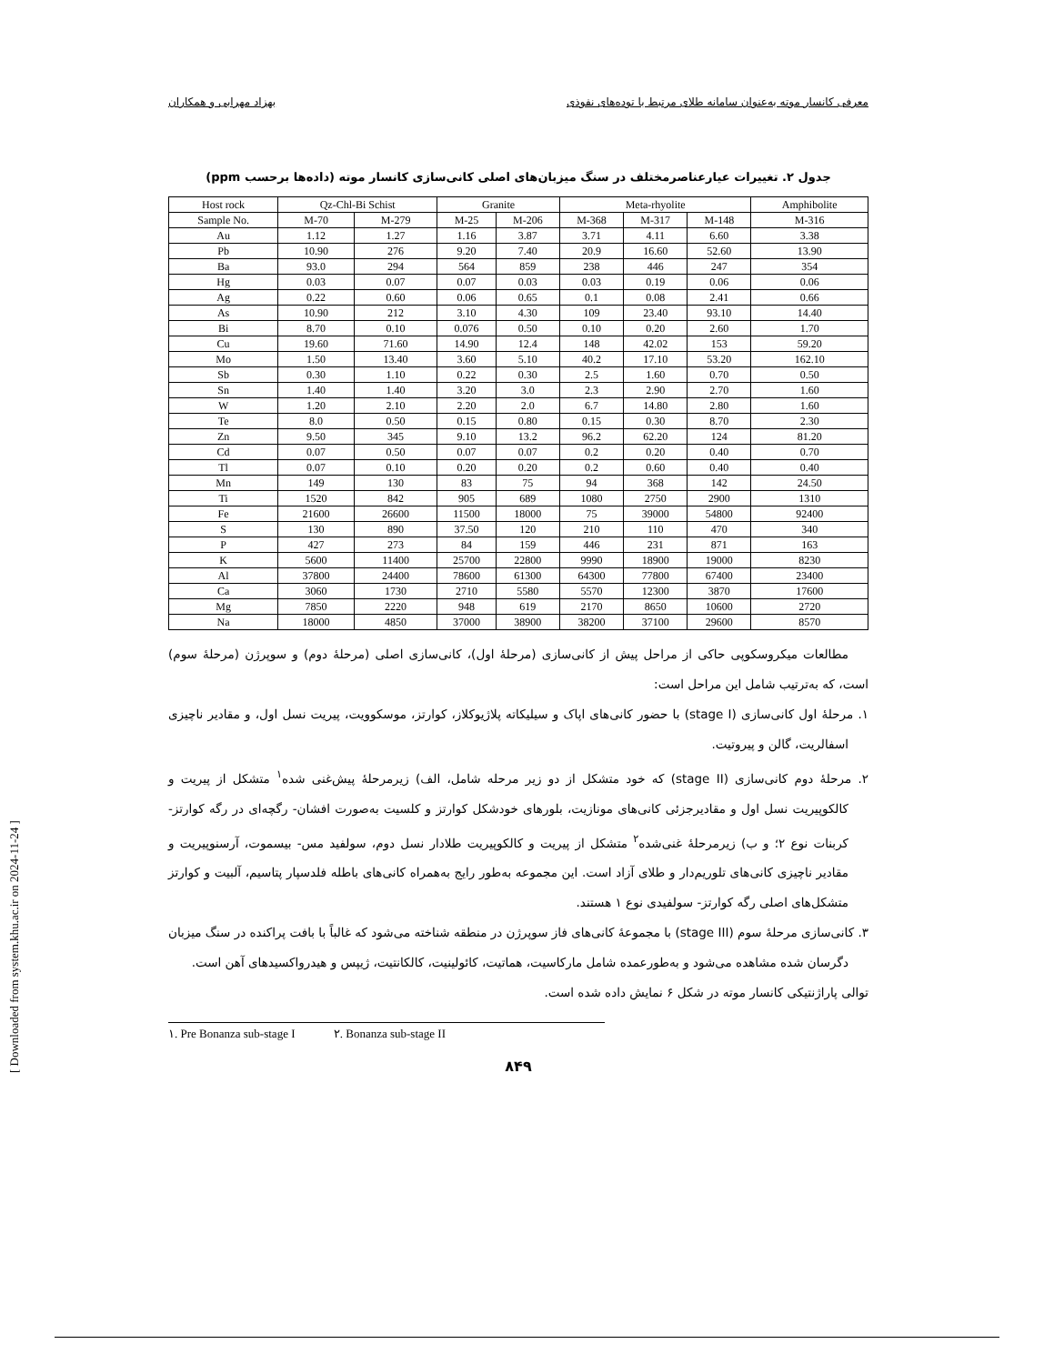معرفی کانسار موته به‌عنوان سامانه طلای مرتبط با توده‌های نفوذی بهزاد مهرابی و همکاران
جدول ۲. تغییرات عیارعناصرمختلف در سنگ میزبان‌های اصلی کانی‌سازی کانسار موته (داده‌ها برحسب ppm)
| Host rock | Qz-Chl-Bi Schist | | Granite | | Meta-rhyolite | | | Amphibolite |
| --- | --- | --- | --- | --- | --- | --- | --- | --- |
| Sample No. | M-70 | M-279 | M-25 | M-206 | M-368 | M-317 | M-148 | M-316 |
| Au | 1.12 | 1.27 | 1.16 | 3.87 | 3.71 | 4.11 | 6.60 | 3.38 |
| Pb | 10.90 | 276 | 9.20 | 7.40 | 20.9 | 16.60 | 52.60 | 13.90 |
| Ba | 93.0 | 294 | 564 | 859 | 238 | 446 | 247 | 354 |
| Hg | 0.03 | 0.07 | 0.07 | 0.03 | 0.03 | 0.19 | 0.06 | 0.06 |
| Ag | 0.22 | 0.60 | 0.06 | 0.65 | 0.1 | 0.08 | 2.41 | 0.66 |
| As | 10.90 | 212 | 3.10 | 4.30 | 109 | 23.40 | 93.10 | 14.40 |
| Bi | 8.70 | 0.10 | 0.076 | 0.50 | 0.10 | 0.20 | 2.60 | 1.70 |
| Cu | 19.60 | 71.60 | 14.90 | 12.4 | 148 | 42.02 | 153 | 59.20 |
| Mo | 1.50 | 13.40 | 3.60 | 5.10 | 40.2 | 17.10 | 53.20 | 162.10 |
| Sb | 0.30 | 1.10 | 0.22 | 0.30 | 2.5 | 1.60 | 0.70 | 0.50 |
| Sn | 1.40 | 1.40 | 3.20 | 3.0 | 2.3 | 2.90 | 2.70 | 1.60 |
| W | 1.20 | 2.10 | 2.20 | 2.0 | 6.7 | 14.80 | 2.80 | 1.60 |
| Te | 8.0 | 0.50 | 0.15 | 0.80 | 0.15 | 0.30 | 8.70 | 2.30 |
| Zn | 9.50 | 345 | 9.10 | 13.2 | 96.2 | 62.20 | 124 | 81.20 |
| Cd | 0.07 | 0.50 | 0.07 | 0.07 | 0.2 | 0.20 | 0.40 | 0.70 |
| Tl | 0.07 | 0.10 | 0.20 | 0.20 | 0.2 | 0.60 | 0.40 | 0.40 |
| Mn | 149 | 130 | 83 | 75 | 94 | 368 | 142 | 24.50 |
| Ti | 1520 | 842 | 905 | 689 | 1080 | 2750 | 2900 | 1310 |
| Fe | 21600 | 26600 | 11500 | 18000 | 75 | 39000 | 54800 | 92400 |
| S | 130 | 890 | 37.50 | 120 | 210 | 110 | 470 | 340 |
| P | 427 | 273 | 84 | 159 | 446 | 231 | 871 | 163 |
| K | 5600 | 11400 | 25700 | 22800 | 9990 | 18900 | 19000 | 8230 |
| Al | 37800 | 24400 | 78600 | 61300 | 64300 | 77800 | 67400 | 23400 |
| Ca | 3060 | 1730 | 2710 | 5580 | 5570 | 12300 | 3870 | 17600 |
| Mg | 7850 | 2220 | 948 | 619 | 2170 | 8650 | 10600 | 2720 |
| Na | 18000 | 4850 | 37000 | 38900 | 38200 | 37100 | 29600 | 8570 |
مطالعات میکروسکوپی حاکی از مراحل پیش از کانی‌سازی (مرحلهٔ اول)، کانی‌سازی اصلی (مرحلهٔ دوم) و سوپرژن (مرحلهٔ سوم) است، که به‌ترتیب شامل این مراحل است:
۱. مرحلهٔ اول کانی‌سازی (stage I) با حضور کانی‌های اپاک و سیلیکاته پلاژیوکلاز، کوارتز، موسکوویت، پیریت نسل اول، و مقادیر ناچیزی اسفالریت، گالن و پیروتیت.
۲. مرحلهٔ دوم کانی‌سازی (stage II) که خود متشکل از دو زیر مرحله شامل، الف) زیرمرحلهٔ پیش‌غنی شده<sup>۱</sup> متشکل از پیریت و کالکوپیریت نسل اول و مقادیرجزئی کانی‌های مونازیت، بلورهای خودشکل کوارتز و کلسیت به‌صورت افشان- رگچه‌ای در رگه کوارتز- کربنات نوع ۲؛ و ب) زیرمرحلهٔ غنی‌شده<sup>۲</sup> متشکل از پیریت و کالکوپیریت طلادار نسل دوم، سولفید مس- بیسموت، آرسنوپیریت و مقادیر ناچیزی کانی‌های تلوریم‌دار و طلای آزاد است. این مجموعه به‌طور رایج به‌همراه کانی‌های باطله فلدسپار پتاسیم، آلبیت و کوارتز متشکل‌های اصلی رگه کوارتز- سولفیدی نوع ۱ هستند.
۳. کانی‌سازی مرحلهٔ سوم (stage III) با مجموعهٔ کانی‌های فاز سوپرژن در منطقه شناخته می‌شود که غالباً با بافت پراکنده در سنگ میزبان دگرسان شده مشاهده می‌شود و به‌طورعمده شامل مارکاسیت، هماتیت، کائولینیت، کالکانتیت، ژیپس و هیدرواکسیدهای آهن است.
توالی پاراژنتیکی کانسار موته در شکل ۶ نمایش داده شده است.
١. Pre Bonanza sub-stage I ٢. Bonanza sub-stage II
۸۴۹
[ Downloaded from system.khu.ac.ir on 2024-11-24 ]